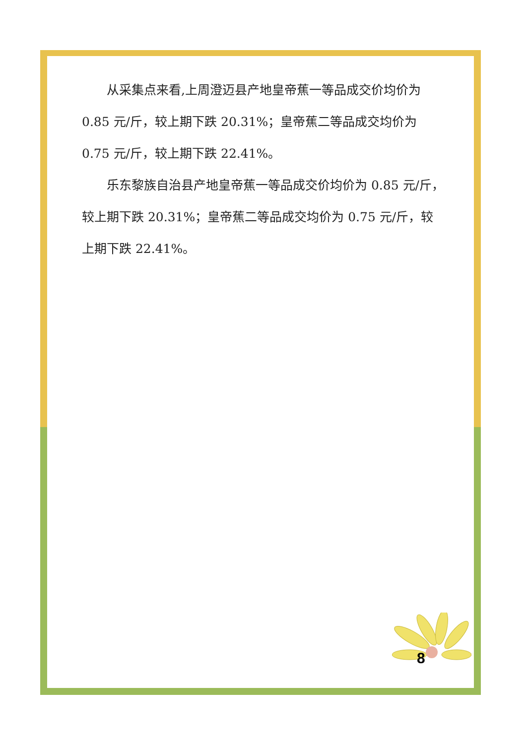从采集点来看,上周澄迈县产地皇帝蕉一等品成交价均价为 0.85 元/斤，较上期下跌 20.31%；皇帝蕉二等品成交均价为 0.75 元/斤，较上期下跌 22.41%。
乐东黎族自治县产地皇帝蕉一等品成交价均价为 0.85 元/斤，较上期下跌 20.31%；皇帝蕉二等品成交均价为 0.75 元/斤，较上期下跌 22.41%。
8